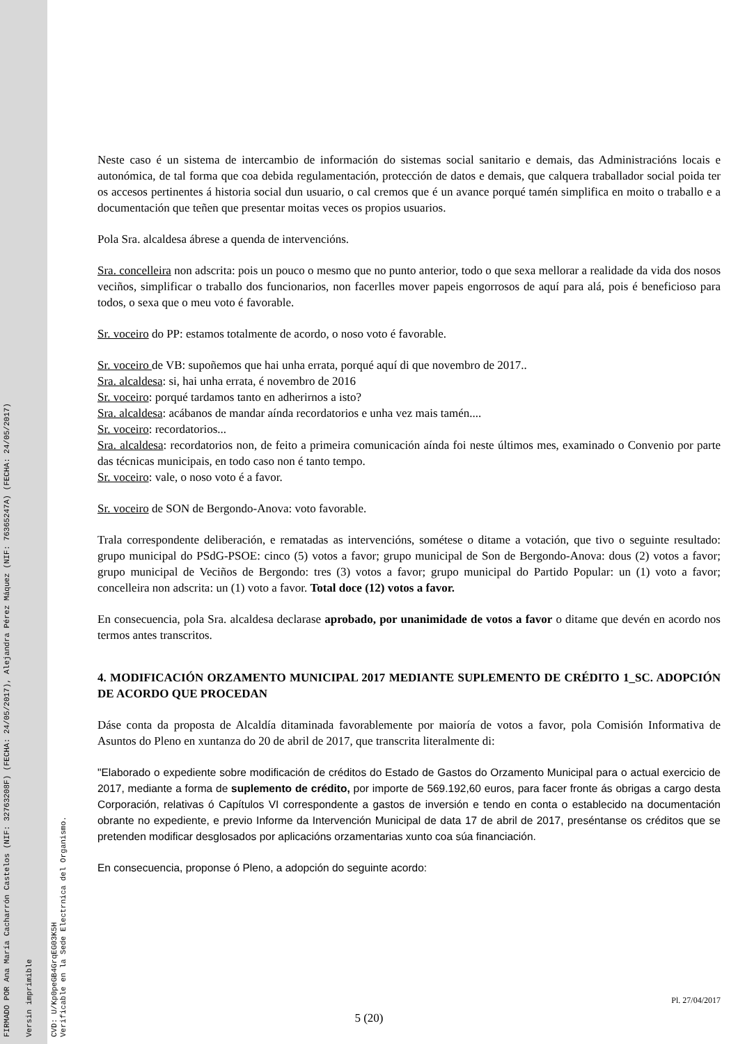FIRMADO POR Ana María Cacharrón Castelos (NIF: 32763208F) (FECHA: 24/05/2017), Alejandra Pérez Máquez (NIF: 76365247A) (FECHA: 24/05/2017) Versin imprimible
CVD: U/Kp0peGB4GrqEG03K5H
Verificable en la Sede Electrnica del Organismo.
Neste caso é un sistema de intercambio de información do sistemas social sanitario e demais, das Administracións locais e autonómica, de tal forma que coa debida regulamentación, protección de datos e demais, que calquera traballador social poida ter os accesos pertinentes á historia social dun usuario, o cal cremos que é un avance porqué tamén simplifica en moito o traballo e a documentación que teñen que presentar moitas veces os propios usuarios.
Pola Sra. alcaldesa ábrese a quenda de intervencións.
Sra. concelleira non adscrita: pois un pouco o mesmo que no punto anterior, todo o que sexa mellorar a realidade da vida dos nosos veciños, simplificar o traballo dos funcionarios, non facerlles mover papeis engorrosos de aquí para alá, pois é beneficioso para todos, o sexa que o meu voto é favorable.
Sr. voceiro do PP: estamos totalmente de acordo, o noso voto é favorable.
Sr. voceiro de VB: supoñemos que hai unha errata, porqué aquí di que novembro de 2017..
Sra. alcaldesa: si, hai unha errata, é novembro de 2016
Sr. voceiro: porqué tardamos tanto en adherirnos a isto?
Sra. alcaldesa: acábanos de mandar aínda recordatorios e unha vez mais tamén....
Sr. voceiro: recordatorios...
Sra. alcaldesa: recordatorios non, de feito a primeira comunicación aínda foi neste últimos mes, examinado o Convenio por parte das técnicas municipais, en todo caso non é tanto tempo.
Sr. voceiro: vale, o noso voto é a favor.
Sr. voceiro de SON de Bergondo-Anova: voto favorable.
Trala correspondente deliberación, e rematadas as intervencións, sométese o ditame a votación, que tivo o seguinte resultado: grupo municipal do PSdG-PSOE: cinco (5) votos a favor; grupo municipal de Son de Bergondo-Anova: dous (2) votos a favor; grupo municipal de Veciños de Bergondo: tres (3) votos a favor; grupo municipal do Partido Popular: un (1) voto a favor; concelleira non adscrita: un (1) voto a favor. Total doce (12) votos a favor.
En consecuencia, pola Sra. alcaldesa declarase aprobado, por unanimidade de votos a favor o ditame que devén en acordo nos termos antes transcritos.
4. MODIFICACIÓN ORZAMENTO MUNICIPAL 2017 MEDIANTE SUPLEMENTO DE CRÉDITO 1_SC. ADOPCIÓN DE ACORDO QUE PROCEDAN
Dáse conta da proposta de Alcaldía ditaminada favorablemente por maioría de votos a favor, pola Comisión Informativa de Asuntos do Pleno en xuntanza do 20 de abril de 2017, que transcrita literalmente di:
"Elaborado o expediente sobre modificación de créditos do Estado de Gastos do Orzamento Municipal para o actual exercicio de 2017, mediante a forma de suplemento de crédito, por importe de 569.192,60 euros, para facer fronte ás obrigas a cargo desta Corporación, relativas ó Capítulos VI correspondente a gastos de inversión e tendo en conta o establecido na documentación obrante no expediente, e previo Informe da Intervención Municipal de data 17 de abril de 2017, preséntanse os créditos que se pretenden modificar desglosados por aplicacións orzamentarias xunto coa súa financiación.
En consecuencia, proponse ó Pleno, a adopción do seguinte acordo:
Pl. 27/04/2017
5 (20)